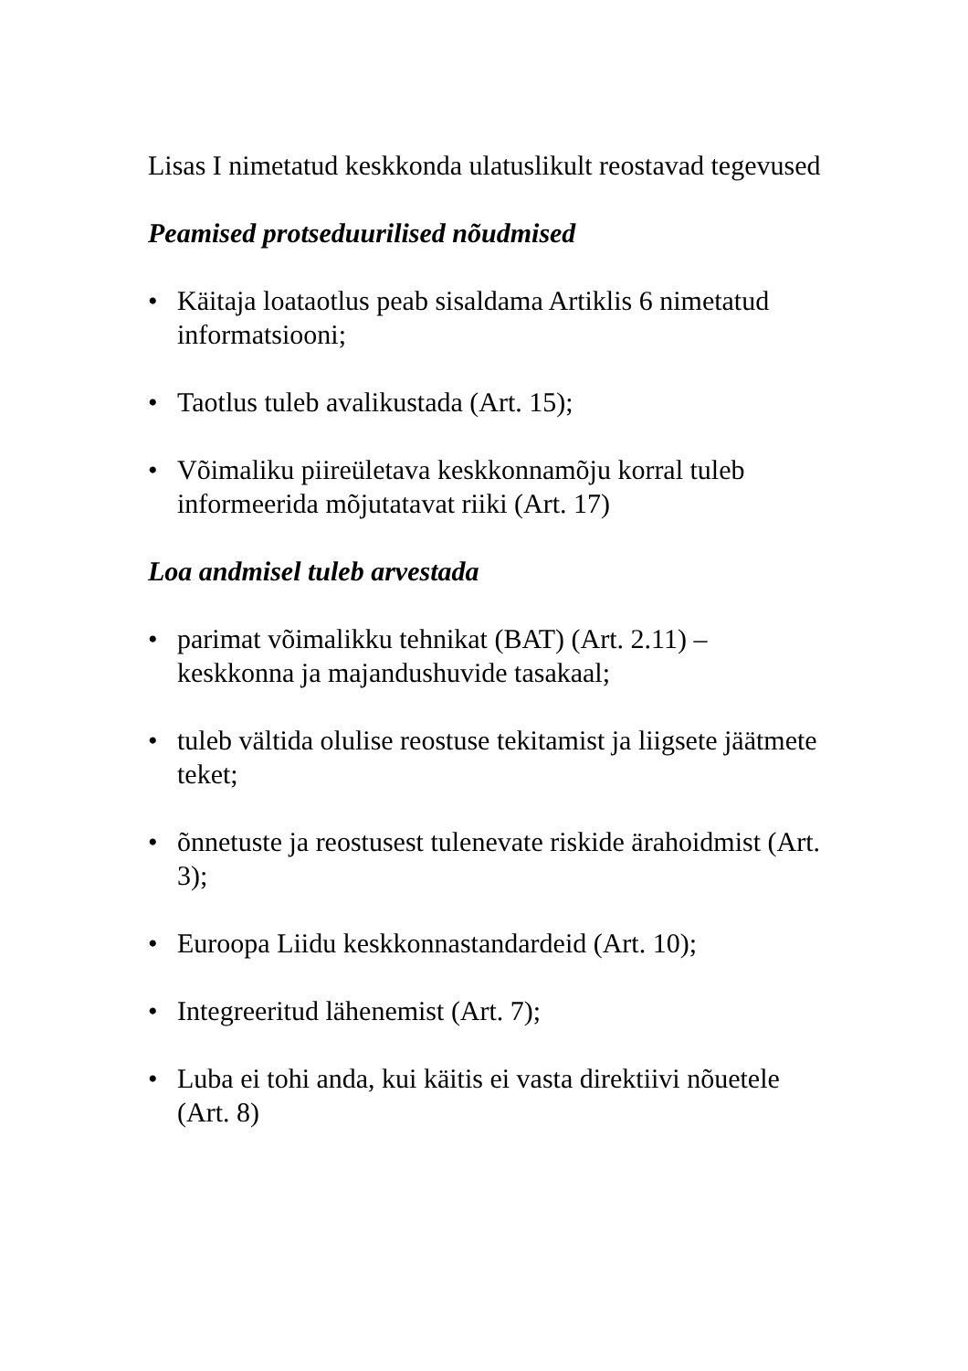Lisas I nimetatud keskkonda ulatuslikult reostavad tegevused
Peamised protseduurilised nõudmised
• Käitaja loataotlus peab sisaldama Artiklis 6 nimetatud informatsiooni;
• Taotlus tuleb avalikustada (Art. 15);
• Võimaliku piireületava keskkonnamõju korral tuleb informeerida mõjutatavat riiki (Art. 17)
Loa andmisel tuleb arvestada
• parimat võimalikku tehnikat (BAT) (Art. 2.11) – keskkonna ja majandushuvide tasakaal;
• tuleb vältida olulise reostuse tekitamist ja liigsete jäätmete teket;
• õnnetuste ja reostusest tulenevate riskide ärahoidmist (Art. 3);
• Euroopa Liidu keskkonnastandardeid (Art. 10);
• Integreeritud lähenemist (Art. 7);
• Luba ei tohi anda, kui käitis ei vasta direktiivi nõuetele (Art. 8)